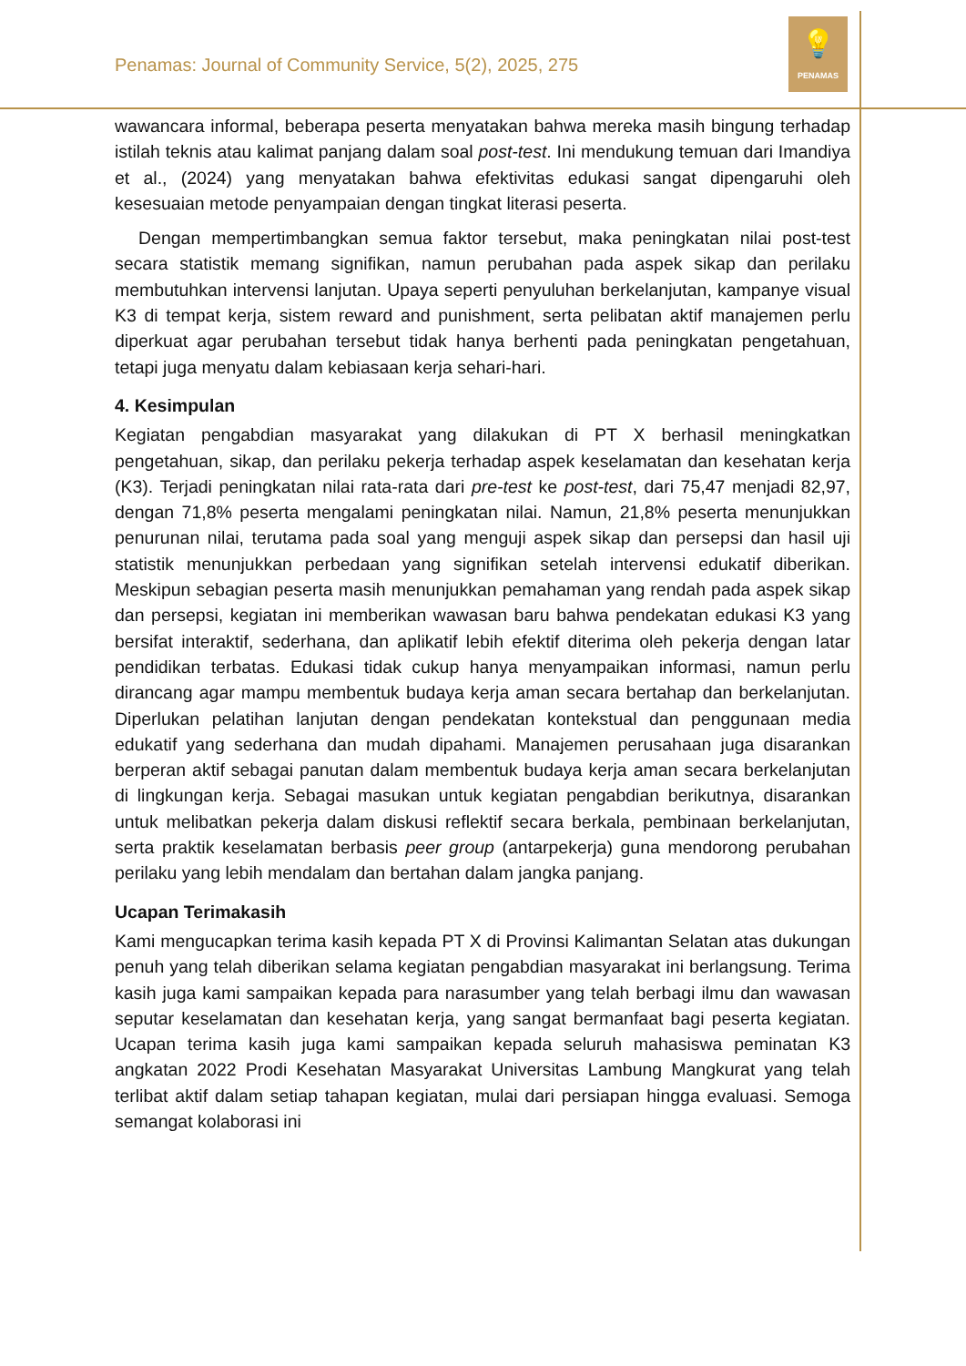Penamas: Journal of Community Service, 5(2), 2025, 275
💡
PENAMAS
wawancara informal, beberapa peserta menyatakan bahwa mereka masih bingung terhadap istilah teknis atau kalimat panjang dalam soal post-test. Ini mendukung temuan dari Imandiya et al., (2024) yang menyatakan bahwa efektivitas edukasi sangat dipengaruhi oleh kesesuaian metode penyampaian dengan tingkat literasi peserta.
Dengan mempertimbangkan semua faktor tersebut, maka peningkatan nilai post-test secara statistik memang signifikan, namun perubahan pada aspek sikap dan perilaku membutuhkan intervensi lanjutan. Upaya seperti penyuluhan berkelanjutan, kampanye visual K3 di tempat kerja, sistem reward and punishment, serta pelibatan aktif manajemen perlu diperkuat agar perubahan tersebut tidak hanya berhenti pada peningkatan pengetahuan, tetapi juga menyatu dalam kebiasaan kerja sehari-hari.
4. Kesimpulan
Kegiatan pengabdian masyarakat yang dilakukan di PT X berhasil meningkatkan pengetahuan, sikap, dan perilaku pekerja terhadap aspek keselamatan dan kesehatan kerja (K3). Terjadi peningkatan nilai rata-rata dari pre-test ke post-test, dari 75,47 menjadi 82,97, dengan 71,8% peserta mengalami peningkatan nilai. Namun, 21,8% peserta menunjukkan penurunan nilai, terutama pada soal yang menguji aspek sikap dan persepsi dan hasil uji statistik menunjukkan perbedaan yang signifikan setelah intervensi edukatif diberikan. Meskipun sebagian peserta masih menunjukkan pemahaman yang rendah pada aspek sikap dan persepsi, kegiatan ini memberikan wawasan baru bahwa pendekatan edukasi K3 yang bersifat interaktif, sederhana, dan aplikatif lebih efektif diterima oleh pekerja dengan latar pendidikan terbatas. Edukasi tidak cukup hanya menyampaikan informasi, namun perlu dirancang agar mampu membentuk budaya kerja aman secara bertahap dan berkelanjutan. Diperlukan pelatihan lanjutan dengan pendekatan kontekstual dan penggunaan media edukatif yang sederhana dan mudah dipahami. Manajemen perusahaan juga disarankan berperan aktif sebagai panutan dalam membentuk budaya kerja aman secara berkelanjutan di lingkungan kerja. Sebagai masukan untuk kegiatan pengabdian berikutnya, disarankan untuk melibatkan pekerja dalam diskusi reflektif secara berkala, pembinaan berkelanjutan, serta praktik keselamatan berbasis peer group (antarpekerja) guna mendorong perubahan perilaku yang lebih mendalam dan bertahan dalam jangka panjang.
Ucapan Terimakasih
Kami mengucapkan terima kasih kepada PT X di Provinsi Kalimantan Selatan atas dukungan penuh yang telah diberikan selama kegiatan pengabdian masyarakat ini berlangsung. Terima kasih juga kami sampaikan kepada para narasumber yang telah berbagi ilmu dan wawasan seputar keselamatan dan kesehatan kerja, yang sangat bermanfaat bagi peserta kegiatan. Ucapan terima kasih juga kami sampaikan kepada seluruh mahasiswa peminatan K3 angkatan 2022 Prodi Kesehatan Masyarakat Universitas Lambung Mangkurat yang telah terlibat aktif dalam setiap tahapan kegiatan, mulai dari persiapan hingga evaluasi. Semoga semangat kolaborasi ini